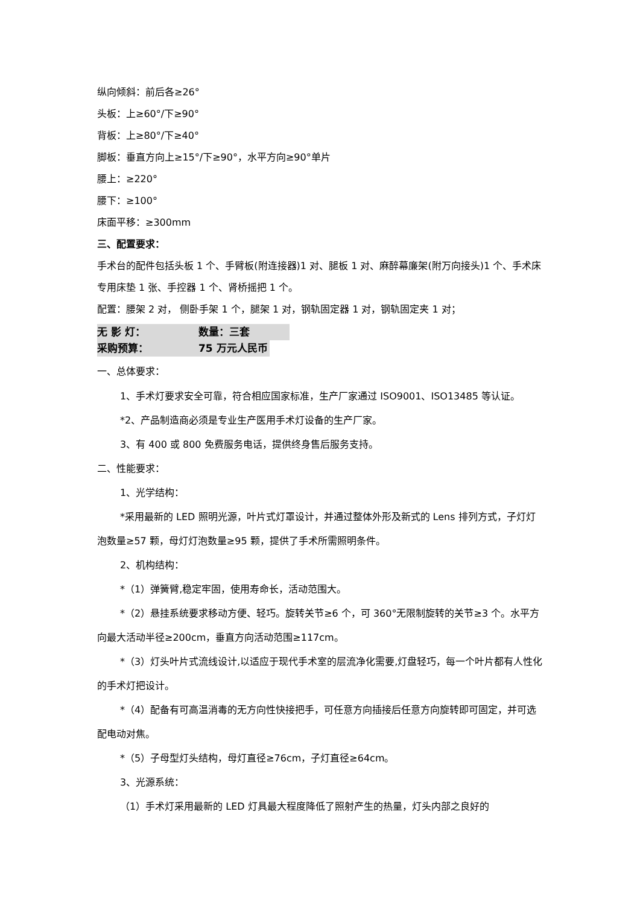纵向倾斜：前后各≥26°
头板：上≥60°/下≥90°
背板：上≥80°/下≥40°
脚板：垂直方向上≥15°/下≥90°，水平方向≥90°单片
腰上：≥220°
腰下：≥100°
床面平移：≥300mm
三、配置要求：
手术台的配件包括头板 1 个、手臂板(附连接器)1 对、腿板 1 对、麻醉幕廉架(附万向接头)1 个、手术床专用床垫 1 张、手控器 1 个、肾桥摇把 1 个。
配置：腰架 2 对， 侧卧手架 1 个，腿架 1 对，钢轨固定器 1 对，钢轨固定夹 1 对；
无 影 灯： 数量：三套
采购预算： 75 万元人民币
一、总体要求：
1、手术灯要求安全可靠，符合相应国家标准，生产厂家通过 ISO9001、ISO13485 等认证。
*2、产品制造商必须是专业生产医用手术灯设备的生产厂家。
3、有 400 或 800 免费服务电话，提供终身售后服务支持。
二、性能要求：
1、光学结构：
*采用最新的 LED 照明光源，叶片式灯罩设计，并通过整体外形及新式的 Lens 排列方式，子灯灯泡数量≥57 颗，母灯灯泡数量≥95 颗，提供了手术所需照明条件。
2、机构结构：
*（1）弹簧臂,稳定牢固，使用寿命长，活动范围大。
*（2）悬挂系统要求移动方便、轻巧。旋转关节≥6 个，可 360°无限制旋转的关节≥3 个。水平方向最大活动半径≥200cm，垂直方向活动范围≥117cm。
*（3）灯头叶片式流线设计,以适应于现代手术室的层流净化需要,灯盘轻巧，每一个叶片都有人性化的手术灯把设计。
*（4）配备有可高温消毒的无方向性快接把手，可任意方向插接后任意方向旋转即可固定，并可选配电动对焦。
*（5）子母型灯头结构，母灯直径≥76cm，子灯直径≥64cm。
3、光源系统：
（1）手术灯采用最新的 LED 灯具最大程度降低了照射产生的热量，灯头内部之良好的